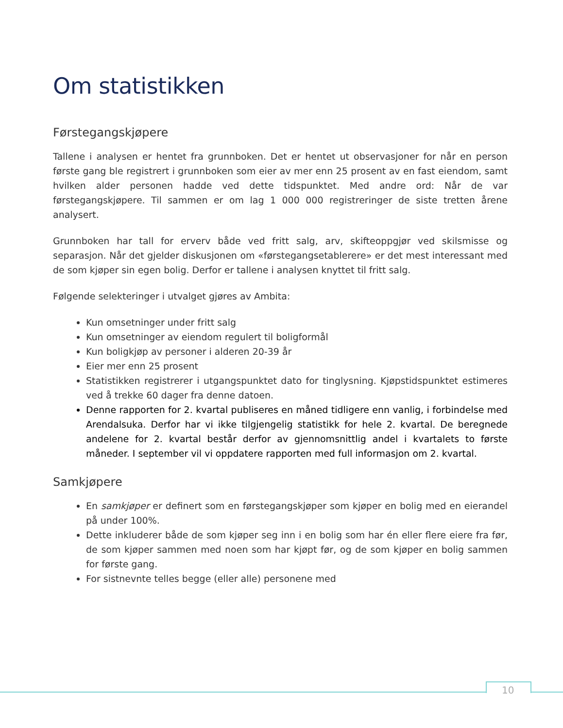Om statistikken
Førstegangskjøpere
Tallene i analysen er hentet fra grunnboken. Det er hentet ut observasjoner for når en person første gang ble registrert i grunnboken som eier av mer enn 25 prosent av en fast eiendom, samt hvilken alder personen hadde ved dette tidspunktet. Med andre ord: Når de var førstegangskjøpere. Til sammen er om lag 1 000 000 registreringer de siste tretten årene analysert.
Grunnboken har tall for erverv både ved fritt salg, arv, skifteoppgjør ved skilsmisse og separasjon. Når det gjelder diskusjonen om «førstegangsetablerere» er det mest interessant med de som kjøper sin egen bolig. Derfor er tallene i analysen knyttet til fritt salg.
Følgende selekteringer i utvalget gjøres av Ambita:
Kun omsetninger under fritt salg
Kun omsetninger av eiendom regulert til boligformål
Kun boligkjøp av personer i alderen 20-39 år
Eier mer enn 25 prosent
Statistikken registrerer i utgangspunktet dato for tinglysning. Kjøpstidspunktet estimeres ved å trekke 60 dager fra denne datoen.
Denne rapporten for 2. kvartal publiseres en måned tidligere enn vanlig, i forbindelse med Arendalsuka. Derfor har vi ikke tilgjengelig statistikk for hele 2. kvartal. De beregnede andelene for 2. kvartal består derfor av gjennomsnittlig andel i kvartalets to første måneder. I september vil vi oppdatere rapporten med full informasjon om 2. kvartal.
Samkjøpere
En samkjøper er definert som en førstegangskjøper som kjøper en bolig med en eierandel på under 100%.
Dette inkluderer både de som kjøper seg inn i en bolig som har én eller flere eiere fra før, de som kjøper sammen med noen som har kjøpt før, og de som kjøper en bolig sammen for første gang.
For sistnevnte telles begge (eller alle) personene med
10